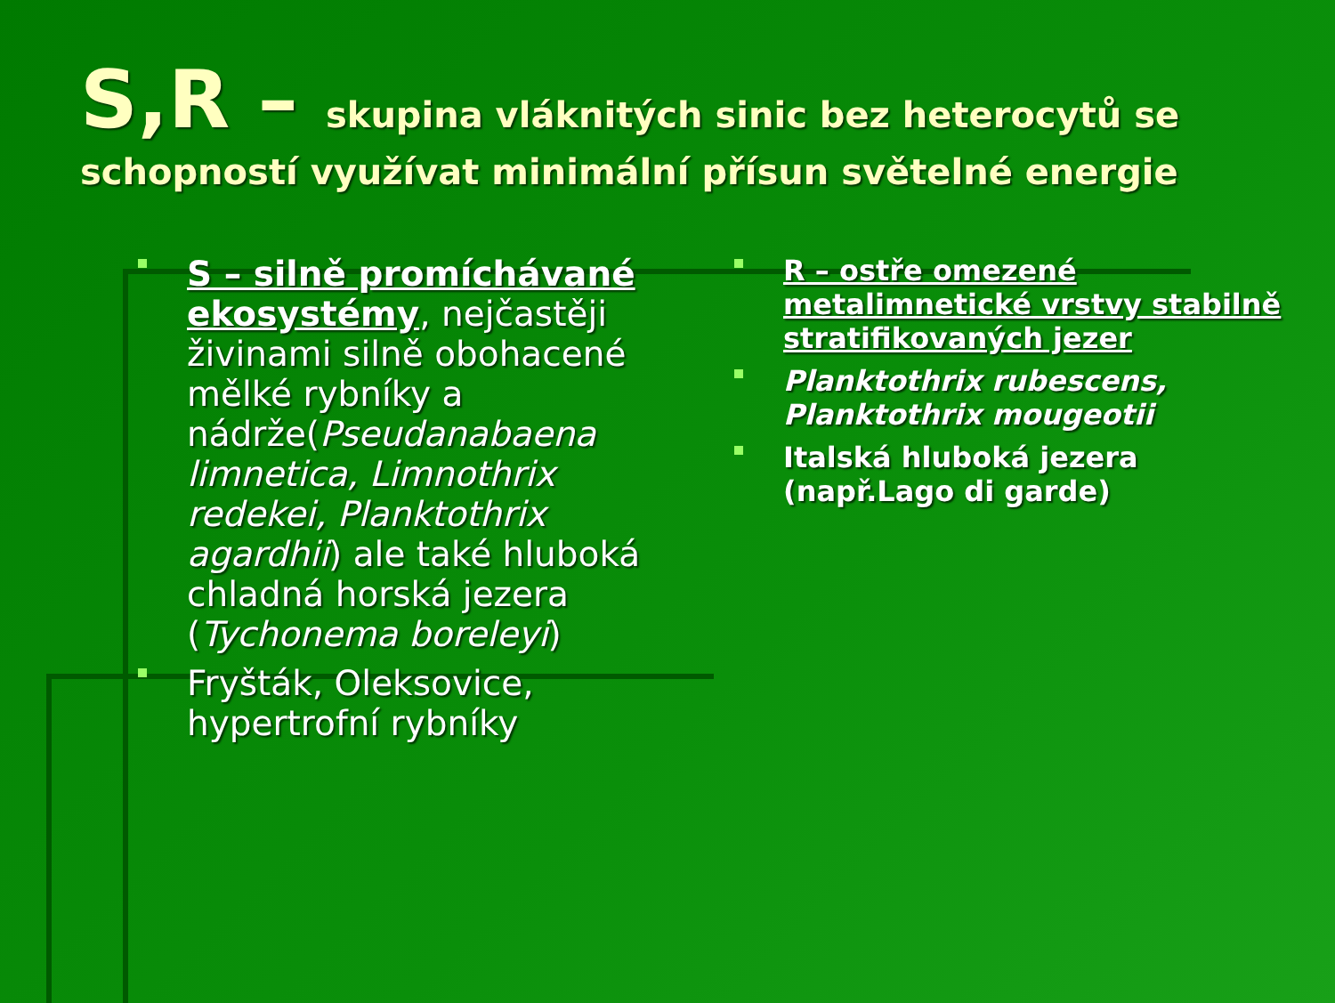S,R – skupina vláknitých sinic bez heterocytů se schopností využívat minimální přísun světelné energie
S – silně promíchávané ekosystémy, nejčastěji živinami silně obohacené mělké rybníky a nádrže(Pseudanabaena limnetica, Limnothrix redekei, Planktothrix agardhii) ale také hluboká chladná horská jezera (Tychonema boreleyi)
Fryšták, Oleksovice, hypertrofní rybníky
R – ostře omezené metalimnetické vrstvy stabilně stratifikovaných jezer
Planktothrix rubescens, Planktothrix mougeotii
Italská hluboká jezera (např.Lago di garde)